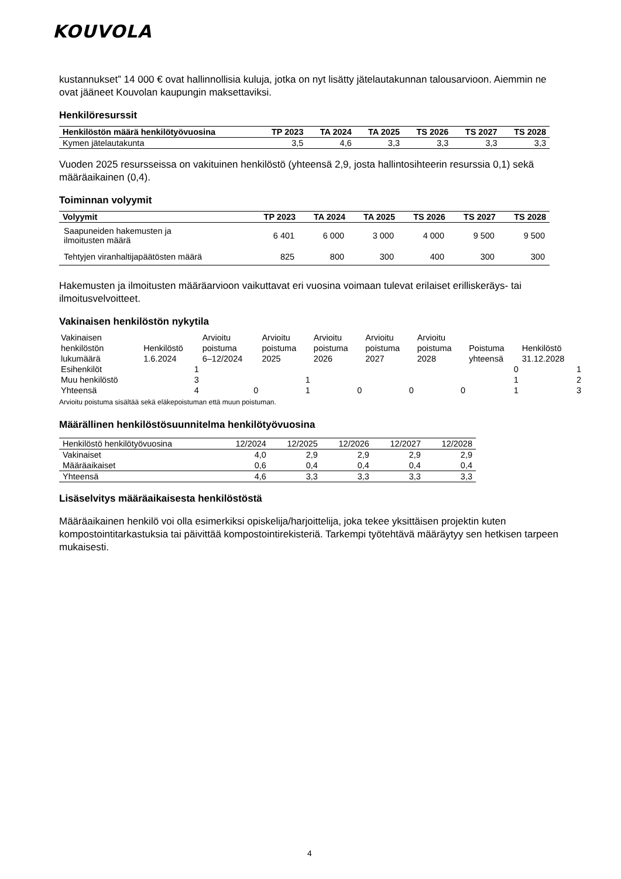KOUVOLA
kustannukset” 14 000 € ovat hallinnollisia kuluja, jotka on nyt lisätty jätelautakunnan talousarvioon. Aiemmin ne ovat jääneet Kouvolan kaupungin maksettaviksi.
Henkilöresurssit
| Henkilöstön määrä henkilötyövuosina | TP 2023 | TA 2024 | TA 2025 | TS 2026 | TS 2027 | TS 2028 |
| --- | --- | --- | --- | --- | --- | --- |
| Kymen jätelautakunta | 3,5 | 4,6 | 3,3 | 3,3 | 3,3 | 3,3 |
Vuoden 2025 resursseissa on vakituinen henkilöstö (yhteensä 2,9, josta hallintosihteerin resurssia 0,1) sekä määräaikainen (0,4).
Toiminnan volyymit
| Volyymit | TP 2023 | TA 2024 | TA 2025 | TS 2026 | TS 2027 | TS 2028 |
| --- | --- | --- | --- | --- | --- | --- |
| Saapuneiden hakemusten ja ilmoitusten määrä | 6 401 | 6 000 | 3 000 | 4 000 | 9 500 | 9 500 |
| Tehtyjen viranhaltijapäätösten määrä | 825 | 800 | 300 | 400 | 300 | 300 |
Hakemusten ja ilmoitusten määräarvioon vaikuttavat eri vuosina voimaan tulevat erilaiset erilliskeräys- tai ilmoitusvelvoitteet.
Vakinaisen henkilöstön nykytila
| Vakinaisen henkilöstön lukumäärä | Henkilöstö 1.6.2024 | Arvioitu poistuma 6–12/2024 | Arvioitu poistuma 2025 | Arvioitu poistuma 2026 | Arvioitu poistuma 2027 | Arvioitu poistuma 2028 | Poistuma yhteensä | Henkilöstö 31.12.2028 |
| Esihenkilöt | 1 | | | | | | 0 | 1 |
| Muu henkilöstö | 3 | | 1 | | | | 1 | 2 |
| Yhteensä | 4 | 0 | 1 | 0 | 0 | 0 | 1 | 3 |
Arvioitu poistuma sisältää sekä eläkepoistuman että muun poistuman.
Määrällinen henkilöstösuunnitelma henkilötyövuosina
| Henkilöstö henkilötyövuosina | 12/2024 | 12/2025 | 12/2026 | 12/2027 | 12/2028 |
| Vakinaiset | 4,0 | 2,9 | 2,9 | 2,9 | 2,9 |
| Määräaikaiset | 0,6 | 0,4 | 0,4 | 0,4 | 0,4 |
| Yhteensä | 4,6 | 3,3 | 3,3 | 3,3 | 3,3 |
Lisäselvitys määräaikaisesta henkilöstöstä
Määräaikainen henkilö voi olla esimerkiksi opiskelija/harjoittelija, joka tekee yksittäisen projektin kuten kompostointitarkastuksia tai päivittää kompostointirekisteriä. Tarkempi työtehtävä määräytyy sen hetkisen tarpeen mukaisesti.
4